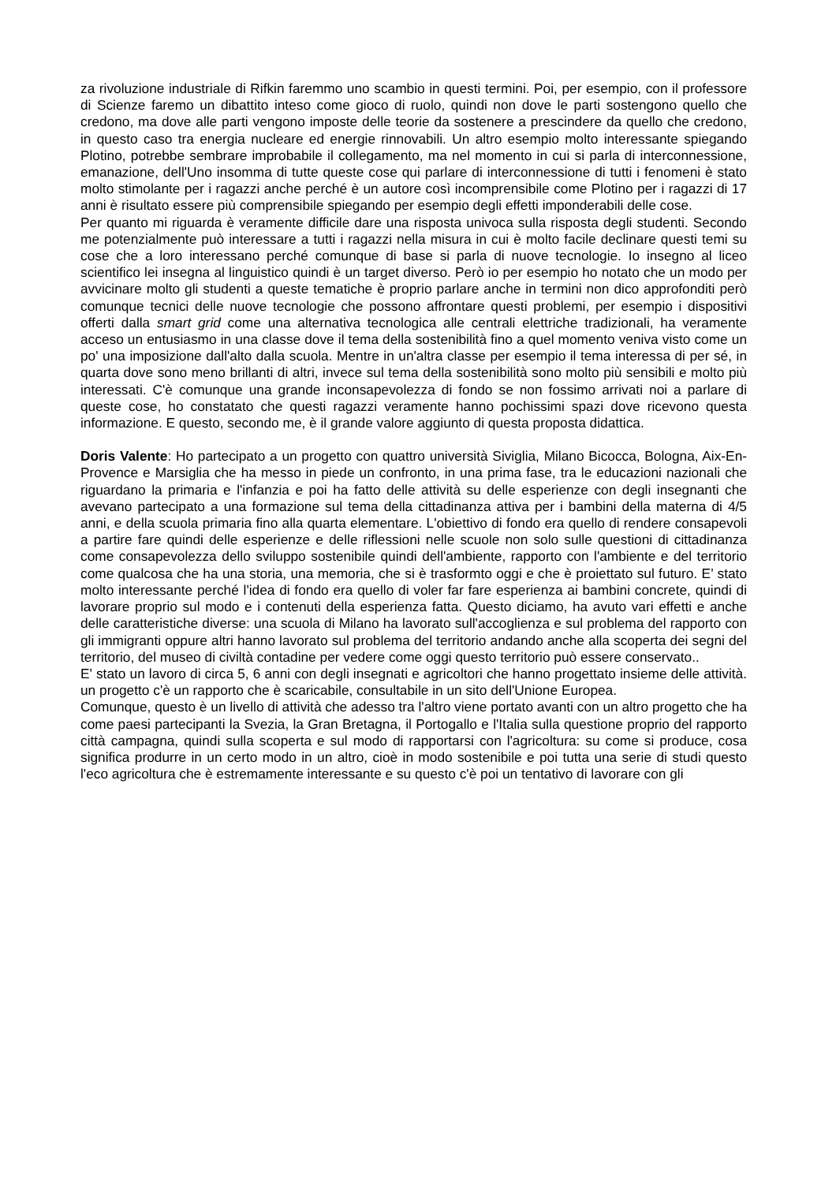za rivoluzione industriale di Rifkin faremmo uno scambio in questi termini. Poi, per esempio, con il professore di Scienze faremo un dibattito inteso come gioco di ruolo, quindi non dove le parti sostengono quello che credono, ma dove alle parti vengono imposte delle teorie da sostenere a prescindere da quello che credono, in questo caso tra energia nucleare ed energie rinnovabili. Un altro esempio molto interessante spiegando Plotino, potrebbe sembrare improbabile il collegamento, ma nel momento in cui si parla di interconnessione, emanazione, dell'Uno insomma di tutte queste cose qui parlare di interconnessione di tutti i fenomeni è stato molto stimolante per i ragazzi anche perché è un autore così incomprensibile come Plotino per i ragazzi di 17 anni è risultato essere più comprensibile spiegando per esempio degli effetti imponderabili delle cose.
Per quanto mi riguarda è veramente difficile dare una risposta univoca sulla risposta degli studenti. Secondo me potenzialmente può interessare a tutti i ragazzi nella misura in cui è molto facile declinare questi temi su cose che a loro interessano perché comunque di base si parla di nuove tecnologie. Io insegno al liceo scientifico lei insegna al linguistico quindi è un target diverso. Però io per esempio ho notato che un modo per avvicinare molto gli studenti a queste tematiche è proprio parlare anche in termini non dico approfonditi però comunque tecnici delle nuove tecnologie che possono affrontare questi problemi, per esempio i dispositivi offerti dalla smart grid come una alternativa tecnologica alle centrali elettriche tradizionali, ha veramente acceso un entusiasmo in una classe dove il tema della sostenibilità fino a quel momento veniva visto come un po' una imposizione dall'alto dalla scuola. Mentre in un'altra classe per esempio il tema interessa di per sé, in quarta dove sono meno brillanti di altri, invece sul tema della sostenibilità sono molto più sensibili e molto più interessati. C'è comunque una grande inconsapevolezza di fondo se non fossimo arrivati noi a parlare di queste cose, ho constatato che questi ragazzi veramente hanno pochissimi spazi dove ricevono questa informazione. E questo, secondo me, è il grande valore aggiunto di questa proposta didattica.
Doris Valente: Ho partecipato a un progetto con quattro università Siviglia, Milano Bicocca, Bologna, Aix-En- Provence e Marsiglia che ha messo in piede un confronto, in una prima fase, tra le educazioni nazionali che riguardano la primaria e l'infanzia e poi ha fatto delle attività su delle esperienze con degli insegnanti che avevano partecipato a una formazione sul tema della cittadinanza attiva per i bambini della materna di 4/5 anni, e della scuola primaria fino alla quarta elementare. L'obiettivo di fondo era quello di rendere consapevoli a partire fare quindi delle esperienze e delle riflessioni nelle scuole non solo sulle questioni di cittadinanza come consapevolezza dello sviluppo sostenibile quindi dell'ambiente, rapporto con l'ambiente e del territorio come qualcosa che ha una storia, una memoria, che si è trasformto oggi e che è proiettato sul futuro. E’ stato molto interessante perché l'idea di fondo era quello di voler far fare esperienza ai bambini concrete, quindi di lavorare proprio sul modo e i contenuti della esperienza fatta. Questo diciamo, ha avuto vari effetti e anche delle caratteristiche diverse: una scuola di Milano ha lavorato sull'accoglienza e sul problema del rapporto con gli immigranti oppure altri hanno lavorato sul problema del territorio andando anche alla scoperta dei segni del territorio, del museo di civiltà contadine per vedere come oggi questo territorio può essere conservato..
E' stato un lavoro di circa 5, 6 anni con degli insegnati e agricoltori che hanno progettato insieme delle attività. un progetto c'è un rapporto che è scaricabile, consultabile in un sito dell'Unione Europea.
Comunque, questo è un livello di attività che adesso tra l'altro viene portato avanti con un altro progetto che ha come paesi partecipanti la Svezia, la Gran Bretagna, il Portogallo e l'Italia sulla questione proprio del rapporto città campagna, quindi sulla scoperta e sul modo di rapportarsi con l'agricoltura: su come si produce, cosa significa produrre in un certo modo in un altro, cioè in modo sostenibile e poi tutta una serie di studi questo l'eco agricoltura che è estremamente interessante e su questo c'è poi un tentativo di lavorare con gli